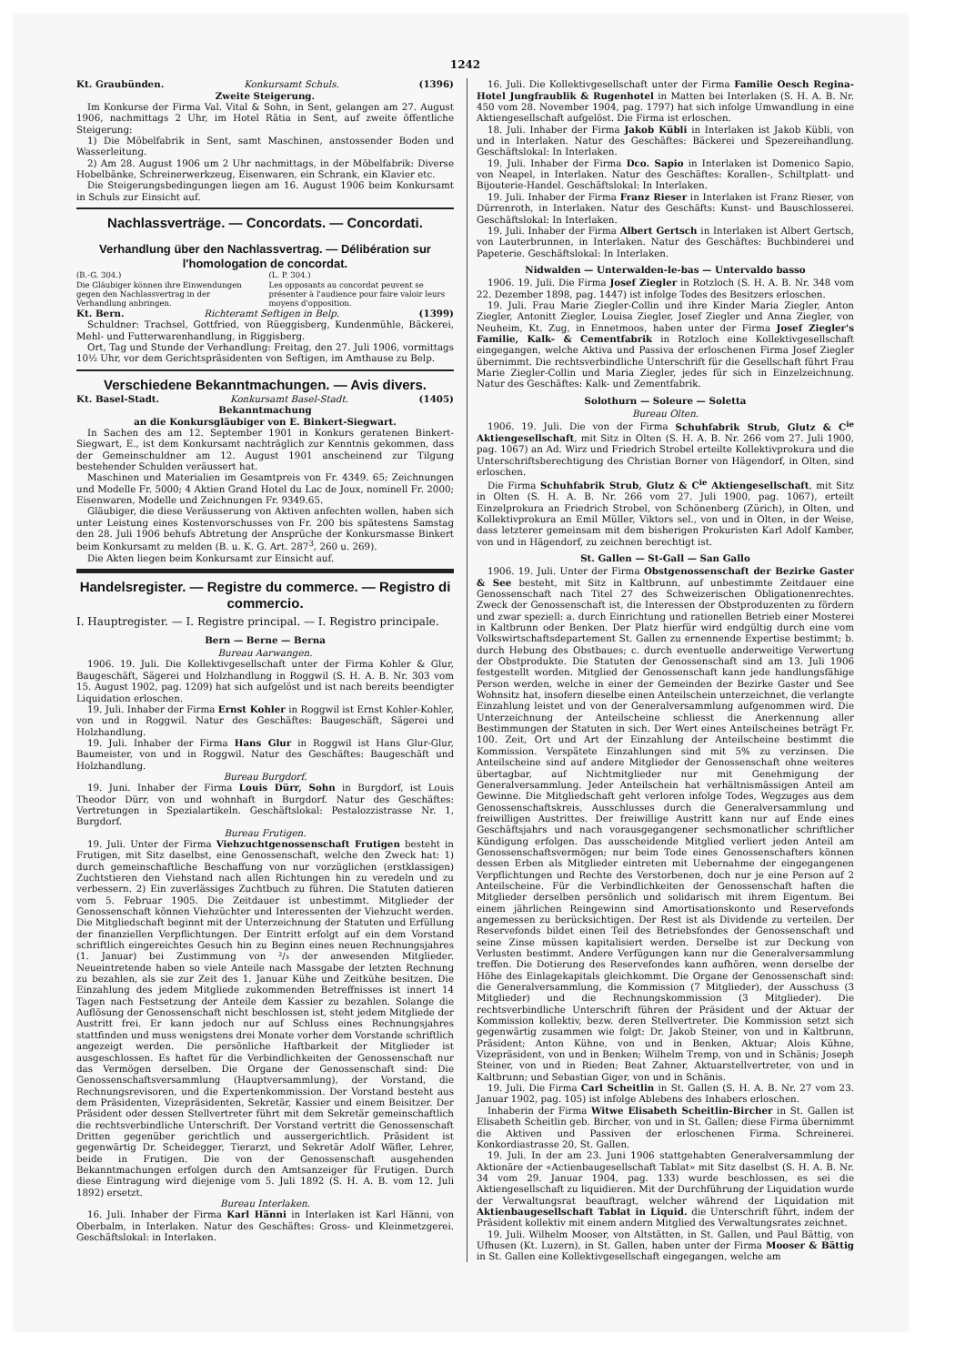1242
Kt. Graubünden. Konkursamt Schuls. (1396)
Zweite Steigerung.
Im Konkurse der Firma Val. Vital & Sohn, in Sent, gelangen am 27. August 1906, nachmittags 2 Uhr, im Hotel Rätia in Sent, auf zweite öffentliche Steigerung:
1) Die Möbelfabrik in Sent, samt Maschinen, anstossender Boden und Wasserleitung.
2) Am 28. August 1906 um 2 Uhr nachmittags, in der Möbelfabrik: Diverse Hobelbänke, Schreinerwerkzeug, Eisenwaren, ein Schrank, ein Klavier etc.
Die Steigerungsbedingungen liegen am 16. August 1906 beim Konkursamt in Schuls zur Einsicht auf.
Nachlassverträge. — Concordats. — Concordati.
Verhandlung über den Nachlassvertrag. — Délibération sur l'homologation de concordat.
(B.-G. 304.)
Die Gläubiger können ihre Einwendungen gegen den Nachlassvertrag in der Verhandlung anbringen.
(L. P. 304.)
Les opposants au concordat peuvent se présenter à l'audience pour faire valoir leurs moyens d'opposition.
Kt. Bern. Richteramt Seftigen in Belp. (1399)
Schuldner: Trachsel, Gottfried, von Rüeggisberg, Kundenmühle, Bäckerei, Mehl- und Futterwarenhandlung, in Riggisberg.
Ort, Tag und Stunde der Verhandlung: Freitag, den 27. Juli 1906, vormittags 10½ Uhr, vor dem Gerichtspräsidenten von Seftigen, im Amthause zu Belp.
Verschiedene Bekanntmachungen. — Avis divers.
Kt. Basel-Stadt. Konkursamt Basel-Stadt. (1405)
Bekanntmachung
an die Konkursgläubiger von E. Binkert-Siegwart.
In Sachen des am 12. September 1901 in Konkurs geratenen Binkert-Siegwart, E., ist dem Konkursamt nachträglich zur Kenntnis gekommen, dass der Gemeinschuldner am 12. August 1901 anscheinend zur Tilgung bestehender Schulden veräussert hat.
Maschinen und Materialien im Gesamtpreis von Fr. 4349. 65; Zeichnungen und Modelle Fr. 5000; 4 Aktien Grand Hotel du Lac de Joux, nominell Fr. 2000; Eisenwaren, Modelle und Zeichnungen Fr. 9349.65.
Gläubiger, die diese Veräusserung von Aktiven anfechten wollen, haben sich unter Leistung eines Kostenvorschusses von Fr. 200 bis spätestens Samstag den 28. Juli 1906 behufs Abtretung der Ansprüche der Konkursmasse Binkert beim Konkursamt zu melden (B. u. K. G. Art. 287<sup>3</sup>, 260 u. 269).
Die Akten liegen beim Konkursamt zur Einsicht auf.
Handelsregister. — Registre du commerce. — Registro di commercio.
I. Hauptregister. — I. Registre principal. — I. Registro principale.
Bern — Berne — Berna
Bureau Aarwangen.
1906. 19. Juli. Die Kollektivgesellschaft unter der Firma Kohler & Glur, Baugeschäft, Sägerei und Holzhandlung in Roggwil (S. H. A. B. Nr. 303 vom 15. August 1902, pag. 1209) hat sich aufgelöst und ist nach bereits beendigter Liquidation erloschen.
19. Juli. Inhaber der Firma Ernst Kohler in Roggwil ist Ernst Kohler-Kohler, von und in Roggwil. Natur des Geschäftes: Baugeschäft, Sägerei und Holzhandlung.
19. Juli. Inhaber der Firma Hans Glur in Roggwil ist Hans Glur-Glur, Baumeister, von und in Roggwil. Natur des Geschäftes: Baugeschäft und Holzhandlung.
Bureau Burgdorf.
19. Juni. Inhaber der Firma Louis Dürr, Sohn in Burgdorf, ist Louis Theodor Dürr, von und wohnhaft in Burgdorf. Natur des Geschäftes: Vertretungen in Spezialartikeln. Geschäftslokal: Pestalozzistrasse Nr. 1, Burgdorf.
Bureau Frutigen.
19. Juli. Unter der Firma Viehzuchtgenossenschaft Frutigen besteht in Frutigen, mit Sitz daselbst, eine Genossenschaft, welche den Zweck hat: 1) durch gemeinschaftliche Beschaffung von nur vorzüglichen (erstklassigen) Zuchtstieren den Viehstand nach allen Richtungen hin zu veredeln und zu verbessern. 2) Ein zuverlässiges Zuchtbuch zu führen. Die Statuten datieren vom 5. Februar 1905. Die Zeitdauer ist unbestimmt. Mitglieder der Genossenschaft können Viehzüchter und Interessenten der Viehzucht werden. Die Mitgliedschaft beginnt mit der Unterzeichnung der Statuten und Erfüllung der finanziellen Verpflichtungen. Der Eintritt erfolgt auf ein dem Vorstand schriftlich eingereichtes Gesuch hin zu Beginn eines neuen Rechnungsjahres (1. Januar) bei Zustimmung von ²/₃ der anwesenden Mitglieder. Neueintretende haben so viele Anteile nach Massgabe der letzten Rechnung zu bezahlen, als sie zur Zeit des 1. Januar Kühe und Zeitkühe besitzen. Die Einzahlung des jedem Mitgliede zukommenden Betreffnisses ist innert 14 Tagen nach Festsetzung der Anteile dem Kassier zu bezahlen. Solange die Auflösung der Genossenschaft nicht beschlossen ist, steht jedem Mitgliede der Austritt frei. Er kann jedoch nur auf Schluss eines Rechnungsjahres stattfinden und muss wenigstens drei Monate vorher dem Vorstande schriftlich angezeigt werden. Die persönliche Haftbarkeit der Mitglieder ist ausgeschlossen. Es haftet für die Verbindlichkeiten der Genossenschaft nur das Vermögen derselben. Die Organe der Genossenschaft sind: Die Genossenschaftsversammlung (Hauptversammlung), der Vorstand, die Rechnungsrevisoren, und die Expertenkommission. Der Vorstand besteht aus dem Präsidenten, Vizepräsidenten, Sekretär, Kassier und einem Beisitzer. Der Präsident oder dessen Stellvertreter führt mit dem Sekretär gemeinschaftlich die rechtsverbindliche Unterschrift. Der Vorstand vertritt die Genossenschaft Dritten gegenüber gerichtlich und aussergerichtlich. Präsident ist gegenwärtig Dr. Scheidegger, Tierarzt, und Sekretär Adolf Wäfler, Lehrer, beide in Frutigen. Die von der Genossenschaft ausgehenden Bekanntmachungen erfolgen durch den Amtsanzeiger für Frutigen. Durch diese Eintragung wird diejenige vom 5. Juli 1892 (S. H. A. B. vom 12. Juli 1892) ersetzt.
Bureau Interlaken.
16. Juli. Inhaber der Firma Karl Hänni in Interlaken ist Karl Hänni, von Oberbalm, in Interlaken. Natur des Geschäftes: Gross- und Kleinmetzgerei. Geschäftslokal: in Interlaken.
16. Juli. Die Kollektivgesellschaft unter der Firma Familie Oesch Regina-Hotel Jungfraublik & Rugenhotel in Matten bei Interlaken (S. H. A. B. Nr. 450 vom 28. November 1904, pag. 1797) hat sich infolge Umwandlung in eine Aktiengesellschaft aufgelöst. Die Firma ist erloschen.
18. Juli. Inhaber der Firma Jakob Kübli in Interlaken ist Jakob Kübli, von und in Interlaken. Natur des Geschäftes: Bäckerei und Spezereihandlung. Geschäftslokal: In Interlaken.
19. Juli. Inhaber der Firma Dco. Sapio in Interlaken ist Domenico Sapio, von Neapel, in Interlaken. Natur des Geschäftes: Korallen-, Schiltplatt- und Bijouterie-Handel. Geschäftslokal: In Interlaken.
19. Juli. Inhaber der Firma Franz Rieser in Interlaken ist Franz Rieser, von Dürrenroth, in Interlaken. Natur des Geschäfts: Kunst- und Bauschlosserei. Geschäftslokal: In Interlaken.
19. Juli. Inhaber der Firma Albert Gertsch in Interlaken ist Albert Gertsch, von Lauterbrunnen, in Interlaken. Natur des Geschäftes: Buchbinderei und Papeterie. Geschäftslokal: In Interlaken.
Nidwalden — Unterwalden-le-bas — Untervaldo basso
1906. 19. Juli. Die Firma Josef Ziegler in Rotzloch (S. H. A. B. Nr. 348 vom 22. Dezember 1898, pag. 1447) ist infolge Todes des Besitzers erloschen.
19. Juli. Frau Marie Ziegler-Collin und ihre Kinder Maria Ziegler, Anton Ziegler, Antonitt Ziegler, Louisa Ziegler, Josef Ziegler und Anna Ziegler, von Neuheim, Kt. Zug, in Ennetmoos, haben unter der Firma Josef Ziegler's Familie, Kalk- & Cementfabrik in Rotzloch eine Kollektivgesellschaft eingegangen, welche Aktiva und Passiva der erloschenen Firma Josef Ziegler übernimmt. Die rechtsverbindliche Unterschrift für die Gesellschaft führt Frau Marie Ziegler-Collin und Maria Ziegler, jedes für sich in Einzelzeichnung. Natur des Geschäftes: Kalk- und Zementfabrik.
Solothurn — Soleure — Soletta
Bureau Olten.
1906. 19. Juli. Die von der Firma Schuhfabrik Strub, Glutz & C<sup>ie</sup> Aktiengesellschaft, mit Sitz in Olten (S. H. A. B. Nr. 266 vom 27. Juli 1900, pag. 1067) an Ad. Wirz und Friedrich Strobel erteilte Kollektivprokura und die Unterschriftsberechtigung des Christian Borner von Hägendorf, in Olten, sind erloschen.
Die Firma Schuhfabrik Strub, Glutz & C<sup>ie</sup> Aktiengesellschaft, mit Sitz in Olten (S. H. A. B. Nr. 266 vom 27. Juli 1900, pag. 1067), erteilt Einzelprokura an Friedrich Strobel, von Schönenberg (Zürich), in Olten, und Kollektivprokura an Emil Müller, Viktors sel., von und in Olten, in der Weise, dass letzterer gemeinsam mit dem bisherigen Prokuristen Karl Adolf Kamber, von und in Hägendorf, zu zeichnen berechtigt ist.
St. Gallen — St-Gall — San Gallo
1906. 19. Juli. Unter der Firma Obstgenossenschaft der Bezirke Gaster & See besteht, mit Sitz in Kaltbrunn, auf unbestimmte Zeitdauer eine Genossenschaft nach Titel 27 des Schweizerischen Obligationenrechtes. Zweck der Genossenschaft ist, die Interessen der Obstproduzenten zu fördern und zwar speziell: a. durch Einrichtung und rationellen Betrieb einer Mosterei in Kaltbrunn oder Benken. Der Platz hierfür wird endgültig durch eine vom Volkswirtschaftsdepartement St. Gallen zu ernennende Expertise bestimmt; b. durch Hebung des Obstbaues; c. durch eventuelle anderweitige Verwertung der Obstprodukte. Die Statuten der Genossenschaft sind am 13. Juli 1906 festgestellt worden. Mitglied der Genossenschaft kann jede handlungsfähige Person werden, welche in einer der Gemeinden der Bezirke Gaster und See Wohnsitz hat, insofern dieselbe einen Anteilschein unterzeichnet, die verlangte Einzahlung leistet und von der Generalversammlung aufgenommen wird. Die Unterzeichnung der Anteilscheine schliesst die Anerkennung aller Bestimmungen der Statuten in sich. Der Wert eines Anteilscheines beträgt Fr. 100. Zeit, Ort und Art der Einzahlung der Anteilscheine bestimmt die Kommission. Verspätete Einzahlungen sind mit 5% zu verzinsen. Die Anteilscheine sind auf andere Mitglieder der Genossenschaft ohne weiteres übertagbar, auf Nichtmitglieder nur mit Genehmigung der Generalversammlung. Jeder Anteilschein hat verhältnismässigen Anteil am Gewinne. Die Mitgliedschaft geht verloren infolge Todes, Wegzuges aus dem Genossenschaftskreis, Ausschlusses durch die Generalversammlung und freiwilligen Austrittes. Der freiwillige Austritt kann nur auf Ende eines Geschäftsjahrs und nach vorausgegangener sechsmonatlicher schriftlicher Kündigung erfolgen. Das ausscheidende Mitglied verliert jeden Anteil am Genossenschaftsvermögen; nur beim Tode eines Genossenschafters können dessen Erben als Mitglieder eintreten mit Uebernahme der eingegangenen Verpflichtungen und Rechte des Verstorbenen, doch nur je eine Person auf 2 Anteilscheine. Für die Verbindlichkeiten der Genossenschaft haften die Mitglieder derselben persönlich und solidarisch mit ihrem Eigentum. Bei einem jährlichen Reingewinn sind Amortisationskonto und Reservefonds angemessen zu berücksichtigen. Der Rest ist als Dividende zu verteilen. Der Reservefonds bildet einen Teil des Betriebsfondes der Genossenschaft und seine Zinse müssen kapitalisiert werden. Derselbe ist zur Deckung von Verlusten bestimmt. Andere Verfügungen kann nur die Generalversammlung treffen. Die Dotierung des Reservefondes kann aufhören, wenn derselbe der Höhe des Einlagekapitals gleichkommt. Die Organe der Genossenschaft sind: die Generalversammlung, die Kommission (7 Mitglieder), der Ausschuss (3 Mitglieder) und die Rechnungskommission (3 Mitglieder). Die rechtsverbindliche Unterschrift führen der Präsident und der Aktuar der Kommission kollektiv, bezw. deren Stellvertreter. Die Kommission setzt sich gegenwärtig zusammen wie folgt: Dr. Jakob Steiner, von und in Kaltbrunn, Präsident; Anton Kühne, von und in Benken, Aktuar; Alois Kühne, Vizepräsident, von und in Benken; Wilhelm Tremp, von und in Schänis; Joseph Steiner, von und in Rieden; Beat Zahner, Aktuarstellvertreter, von und in Kaltbrunn; und Sebastian Giger, von und in Schänis.
19. Juli. Die Firma Carl Scheitlin in St. Gallen (S. H. A. B. Nr. 27 vom 23. Januar 1902, pag. 105) ist infolge Ablebens des Inhabers erloschen.
Inhaberin der Firma Witwe Elisabeth Scheitlin-Bircher in St. Gallen ist Elisabeth Scheitlin geb. Bircher, von und in St. Gallen; diese Firma übernimmt die Aktiven und Passiven der erloschenen Firma. Schreinerei. Konkordiastrasse 20, St. Gallen.
19. Juli. In der am 23. Juni 1906 stattgehabten Generalversammlung der Aktionäre der «Actienbaugesellschaft Tablat» mit Sitz daselbst (S. H. A. B. Nr. 34 vom 29. Januar 1904, pag. 133) wurde beschlossen, es sei die Aktiengesellschaft zu liquidieren. Mit der Durchführung der Liquidation wurde der Verwaltungsrat beauftragt, welcher während der Liquidation mit Aktienbaugesellschaft Tablat in Liquid. die Unterschrift führt, indem der Präsident kollektiv mit einem andern Mitglied des Verwaltungsrates zeichnet.
19. Juli. Wilhelm Mooser, von Altstätten, in St. Gallen, und Paul Bättig, von Ufhusen (Kt. Luzern), in St. Gallen, haben unter der Firma Mooser & Bättig in St. Gallen eine Kollektivgesellschaft eingegangen, welche am